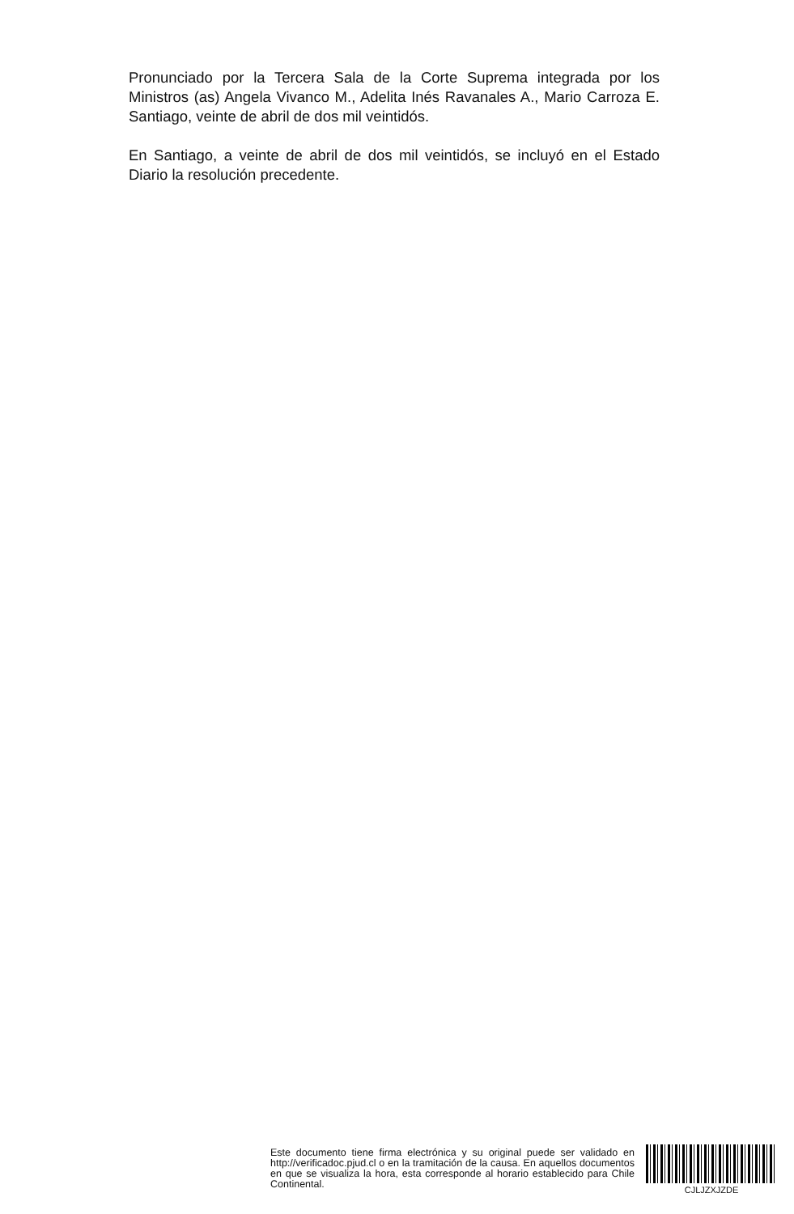Pronunciado por la Tercera Sala de la Corte Suprema integrada por los Ministros (as) Angela Vivanco M., Adelita Inés Ravanales A., Mario Carroza E. Santiago, veinte de abril de dos mil veintidós.
En Santiago, a veinte de abril de dos mil veintidós, se incluyó en el Estado Diario la resolución precedente.
Este documento tiene firma electrónica y su original puede ser validado en http://verificadoc.pjud.cl o en la tramitación de la causa. En aquellos documentos en que se visualiza la hora, esta corresponde al horario establecido para Chile Continental.
CJLJZXJZDE